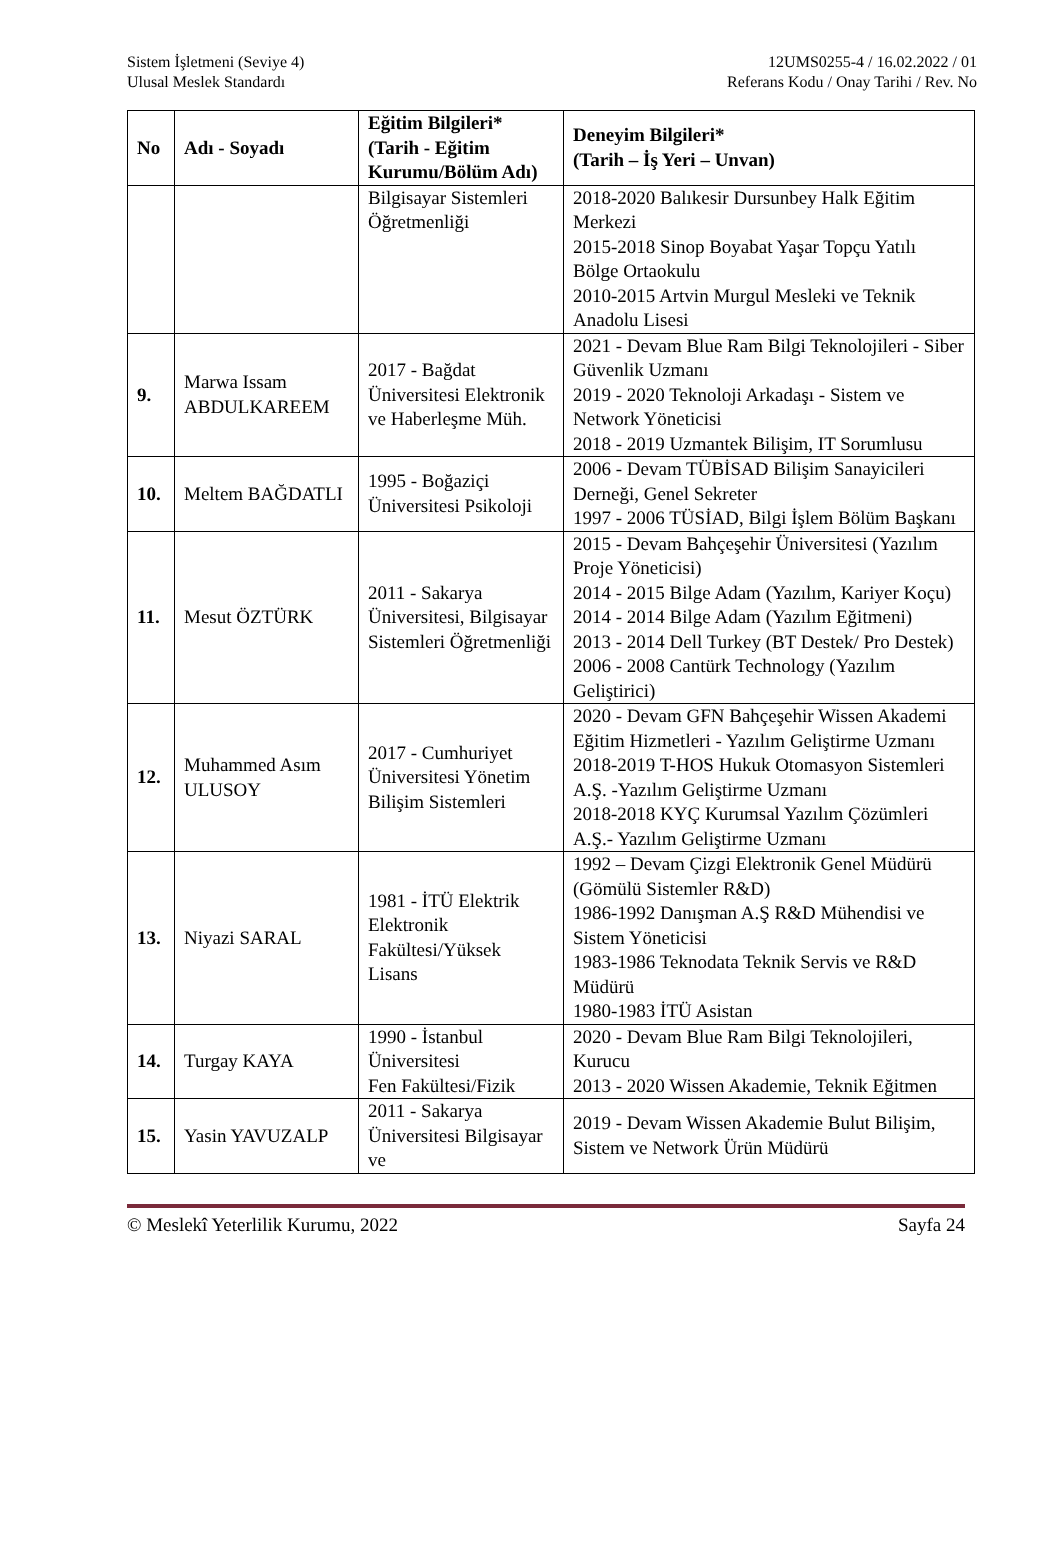Sistem İşletmeni (Seviye 4)
Ulusal Meslek Standardı
12UMS0255-4 / 16.02.2022 / 01
Referans Kodu / Onay Tarihi / Rev. No
| No | Adı - Soyadı | Eğitim Bilgileri* (Tarih - Eğitim Kurumu/Bölüm Adı) | Deneyim Bilgileri* (Tarih – İş Yeri – Unvan) |
| --- | --- | --- | --- |
| | | Bilgisayar Sistemleri Öğretmenliği | 2018-2020 Balıkesir Dursunbey Halk Eğitim Merkezi 2015-2018 Sinop Boyabat Yaşar Topçu Yatılı Bölge Ortaokulu 2010-2015 Artvin Murgul Mesleki ve Teknik Anadolu Lisesi |
| 9. | Marwa Issam ABDULKAREEM | 2017 - Bağdat Üniversitesi Elektronik ve Haberleşme Müh. | 2021 - Devam Blue Ram Bilgi Teknolojileri - Siber Güvenlik Uzmanı 2019 - 2020 Teknoloji Arkadaşı - Sistem ve Network Yöneticisi 2018 - 2019 Uzmantek Bilişim, IT Sorumlusu |
| 10. | Meltem BAĞDATLI | 1995 - Boğaziçi Üniversitesi Psikoloji | 2006 - Devam TÜBİSAD Bilişim Sanayicileri Derneği, Genel Sekreter 1997 - 2006 TÜSİAD, Bilgi İşlem Bölüm Başkanı |
| 11. | Mesut ÖZTÜRK | 2011 - Sakarya Üniversitesi, Bilgisayar Sistemleri Öğretmenliği | 2015 - Devam Bahçeşehir Üniversitesi (Yazılım Proje Yöneticisi) 2014 - 2015 Bilge Adam (Yazılım, Kariyer Koçu) 2014 - 2014 Bilge Adam (Yazılım Eğitmeni) 2013 - 2014 Dell Turkey (BT Destek/ Pro Destek) 2006 - 2008 Cantürk Technology (Yazılım Geliştirici) |
| 12. | Muhammed Asım ULUSOY | 2017 - Cumhuriyet Üniversitesi Yönetim Bilişim Sistemleri | 2020 - Devam GFN Bahçeşehir Wissen Akademi Eğitim Hizmetleri - Yazılım Geliştirme Uzmanı 2018-2019 T-HOS Hukuk Otomasyon Sistemleri A.Ş. -Yazılım Geliştirme Uzmanı 2018-2018 KYÇ Kurumsal Yazılım Çözümleri A.Ş.- Yazılım Geliştirme Uzmanı |
| 13. | Niyazi SARAL | 1981 - İTÜ Elektrik Elektronik Fakültesi/Yüksek Lisans | 1992 – Devam Çizgi Elektronik Genel Müdürü (Gömülü Sistemler R&D) 1986-1992 Danışman A.Ş R&D Mühendisi ve Sistem Yöneticisi 1983-1986 Teknodata Teknik Servis ve R&D Müdürü 1980-1983 İTÜ Asistan |
| 14. | Turgay KAYA | 1990 - İstanbul Üniversitesi Fen Fakültesi/Fizik | 2020 - Devam Blue Ram Bilgi Teknolojileri, Kurucu 2013 - 2020 Wissen Akademie, Teknik Eğitmen |
| 15. | Yasin YAVUZALP | 2011 - Sakarya Üniversitesi Bilgisayar ve | 2019 - Devam Wissen Akademie Bulut Bilişim, Sistem ve Network Ürün Müdürü |
© Meslekî Yeterlilik Kurumu, 2022 Sayfa 24